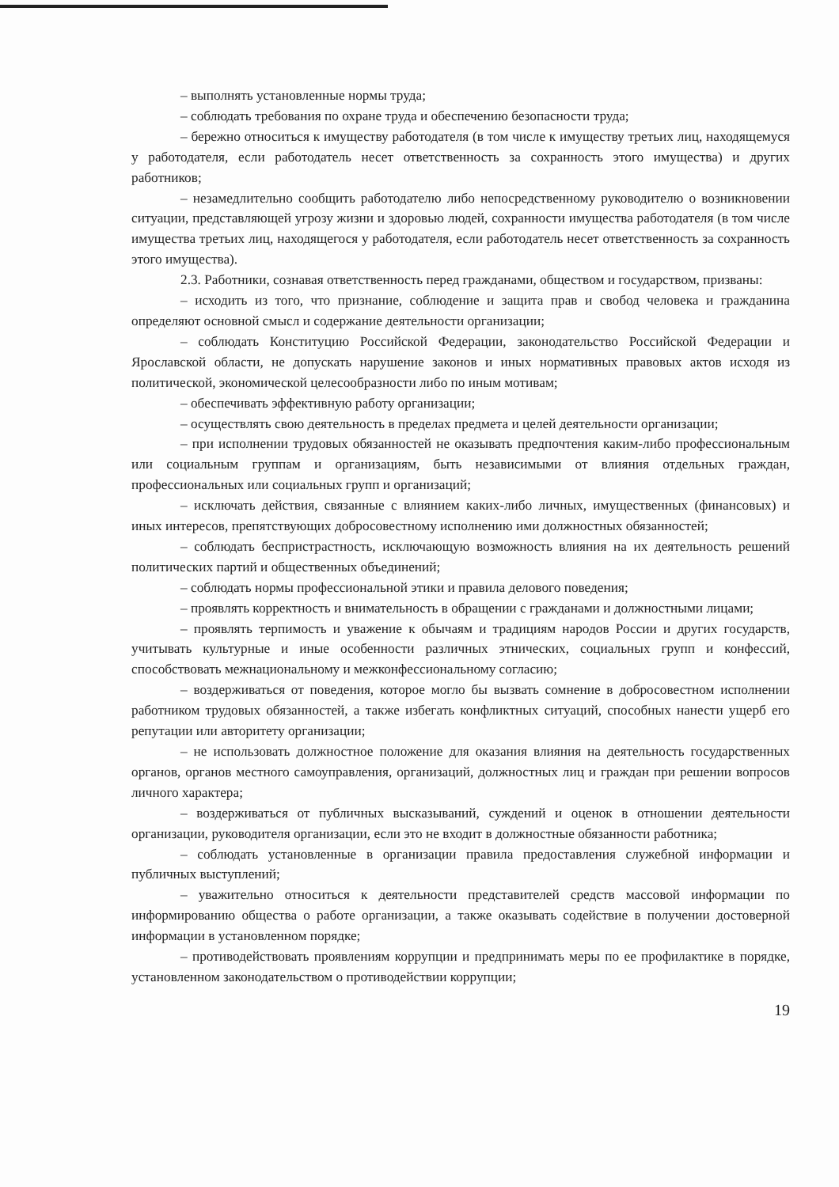– выполнять установленные нормы труда;
– соблюдать требования по охране труда и обеспечению безопасности труда;
– бережно относиться к имуществу работодателя (в том числе к имуществу третьих лиц, находящемуся у работодателя, если работодатель несет ответственность за сохранность этого имущества) и других работников;
– незамедлительно сообщить работодателю либо непосредственному руководителю о возникновении ситуации, представляющей угрозу жизни и здоровью людей, сохранности имущества работодателя (в том числе имущества третьих лиц, находящегося у работодателя, если работодатель несет ответственность за сохранность этого имущества).
2.3. Работники, сознавая ответственность перед гражданами, обществом и государством, призваны:
– исходить из того, что признание, соблюдение и защита прав и свобод человека и гражданина определяют основной смысл и содержание деятельности организации;
– соблюдать Конституцию Российской Федерации, законодательство Российской Федерации и Ярославской области, не допускать нарушение законов и иных нормативных правовых актов исходя из политической, экономической целесообразности либо по иным мотивам;
– обеспечивать эффективную работу организации;
– осуществлять свою деятельность в пределах предмета и целей деятельности организации;
– при исполнении трудовых обязанностей не оказывать предпочтения каким-либо профессиональным или социальным группам и организациям, быть независимыми от влияния отдельных граждан, профессиональных или социальных групп и организаций;
– исключать действия, связанные с влиянием каких-либо личных, имущественных (финансовых) и иных интересов, препятствующих добросовестному исполнению ими должностных обязанностей;
– соблюдать беспристрастность, исключающую возможность влияния на их деятельность решений политических партий и общественных объединений;
– соблюдать нормы профессиональной этики и правила делового поведения;
– проявлять корректность и внимательность в обращении с гражданами и должностными лицами;
– проявлять терпимость и уважение к обычаям и традициям народов России и других государств, учитывать культурные и иные особенности различных этнических, социальных групп и конфессий, способствовать межнациональному и межконфессиональному согласию;
– воздерживаться от поведения, которое могло бы вызвать сомнение в добросовестном исполнении работником трудовых обязанностей, а также избегать конфликтных ситуаций, способных нанести ущерб его репутации или авторитету организации;
– не использовать должностное положение для оказания влияния на деятельность государственных органов, органов местного самоуправления, организаций, должностных лиц и граждан при решении вопросов личного характера;
– воздерживаться от публичных высказываний, суждений и оценок в отношении деятельности организации, руководителя организации, если это не входит в должностные обязанности работника;
– соблюдать установленные в организации правила предоставления служебной информации и публичных выступлений;
– уважительно относиться к деятельности представителей средств массовой информации по информированию общества о работе организации, а также оказывать содействие в получении достоверной информации в установленном порядке;
– противодействовать проявлениям коррупции и предпринимать меры по ее профилактике в порядке, установленном законодательством о противодействии коррупции;
19